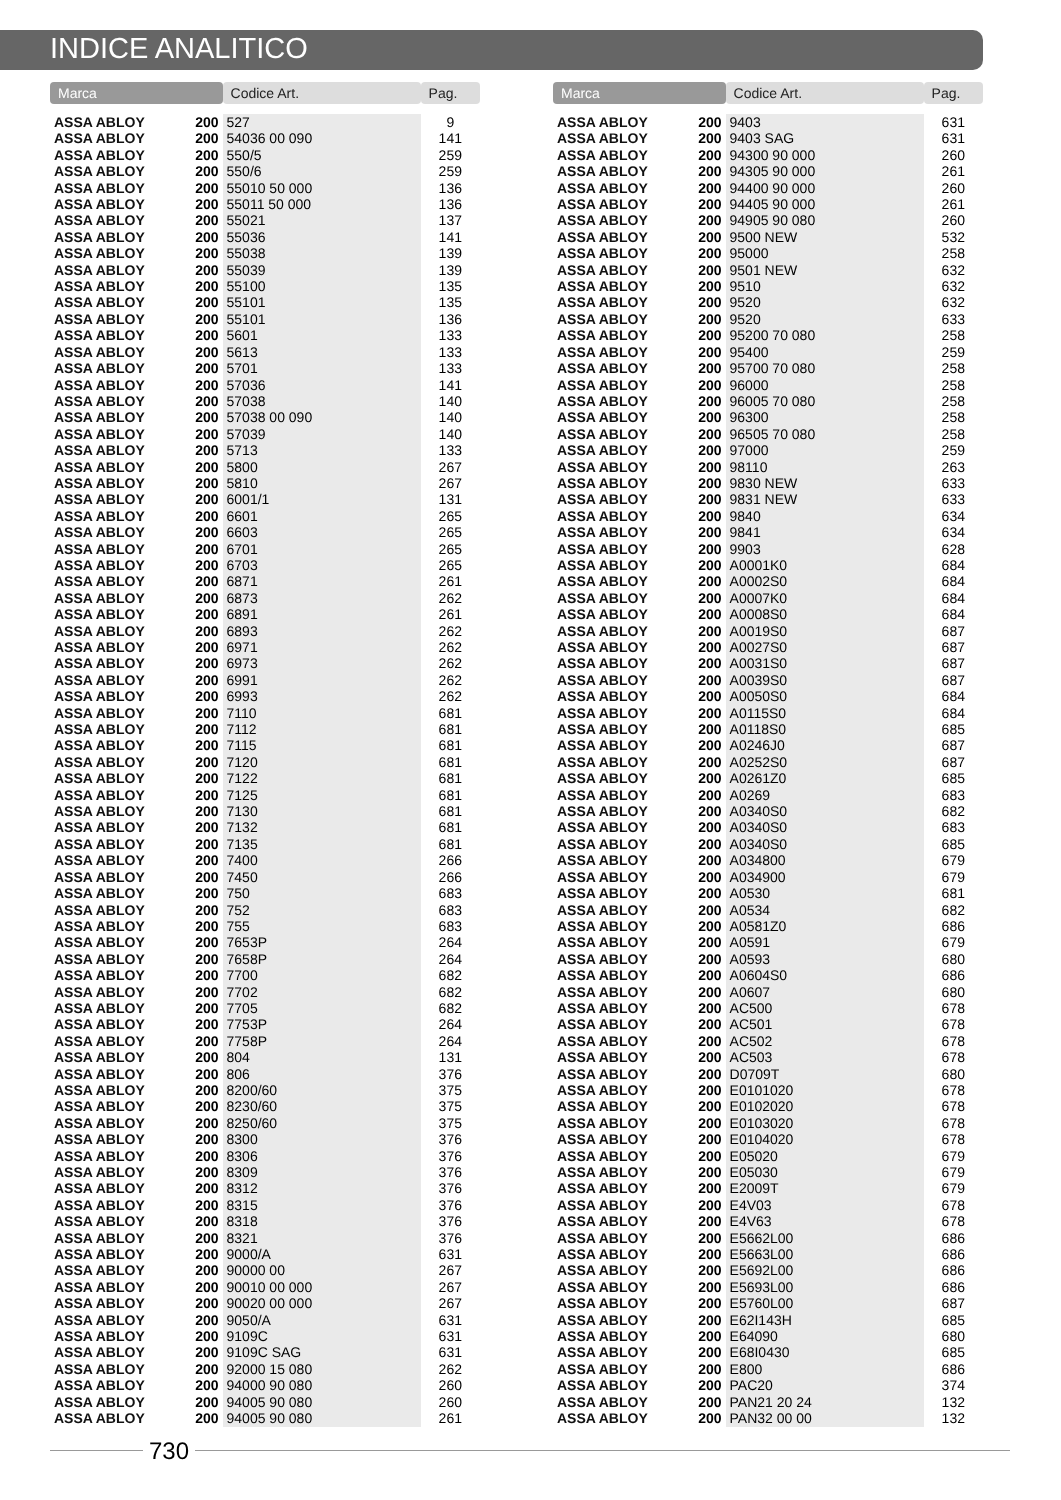INDICE ANALITICO
| Marca | | Codice Art. | Pag. |
| --- | --- | --- | --- |
| ASSA ABLOY | 200 | 527 | 9 |
| ASSA ABLOY | 200 | 54036 00 090 | 141 |
| ASSA ABLOY | 200 | 550/5 | 259 |
| ASSA ABLOY | 200 | 550/6 | 259 |
| ASSA ABLOY | 200 | 55010 50 000 | 136 |
| ASSA ABLOY | 200 | 55011 50 000 | 136 |
| ASSA ABLOY | 200 | 55021 | 137 |
| ASSA ABLOY | 200 | 55036 | 141 |
| ASSA ABLOY | 200 | 55038 | 139 |
| ASSA ABLOY | 200 | 55039 | 139 |
| ASSA ABLOY | 200 | 55100 | 135 |
| ASSA ABLOY | 200 | 55101 | 135 |
| ASSA ABLOY | 200 | 55101 | 136 |
| ASSA ABLOY | 200 | 5601 | 133 |
| ASSA ABLOY | 200 | 5613 | 133 |
| ASSA ABLOY | 200 | 5701 | 133 |
| ASSA ABLOY | 200 | 57036 | 141 |
| ASSA ABLOY | 200 | 57038 | 140 |
| ASSA ABLOY | 200 | 57038 00 090 | 140 |
| ASSA ABLOY | 200 | 57039 | 140 |
| ASSA ABLOY | 200 | 5713 | 133 |
| ASSA ABLOY | 200 | 5800 | 267 |
| ASSA ABLOY | 200 | 5810 | 267 |
| ASSA ABLOY | 200 | 6001/1 | 131 |
| ASSA ABLOY | 200 | 6601 | 265 |
| ASSA ABLOY | 200 | 6603 | 265 |
| ASSA ABLOY | 200 | 6701 | 265 |
| ASSA ABLOY | 200 | 6703 | 265 |
| ASSA ABLOY | 200 | 6871 | 261 |
| ASSA ABLOY | 200 | 6873 | 262 |
| ASSA ABLOY | 200 | 6891 | 261 |
| ASSA ABLOY | 200 | 6893 | 262 |
| ASSA ABLOY | 200 | 6971 | 262 |
| ASSA ABLOY | 200 | 6973 | 262 |
| ASSA ABLOY | 200 | 6991 | 262 |
| ASSA ABLOY | 200 | 6993 | 262 |
| ASSA ABLOY | 200 | 7110 | 681 |
| ASSA ABLOY | 200 | 7112 | 681 |
| ASSA ABLOY | 200 | 7115 | 681 |
| ASSA ABLOY | 200 | 7120 | 681 |
| ASSA ABLOY | 200 | 7122 | 681 |
| ASSA ABLOY | 200 | 7125 | 681 |
| ASSA ABLOY | 200 | 7130 | 681 |
| ASSA ABLOY | 200 | 7132 | 681 |
| ASSA ABLOY | 200 | 7135 | 681 |
| ASSA ABLOY | 200 | 7400 | 266 |
| ASSA ABLOY | 200 | 7450 | 266 |
| ASSA ABLOY | 200 | 750 | 683 |
| ASSA ABLOY | 200 | 752 | 683 |
| ASSA ABLOY | 200 | 755 | 683 |
| ASSA ABLOY | 200 | 7653P | 264 |
| ASSA ABLOY | 200 | 7658P | 264 |
| ASSA ABLOY | 200 | 7700 | 682 |
| ASSA ABLOY | 200 | 7702 | 682 |
| ASSA ABLOY | 200 | 7705 | 682 |
| ASSA ABLOY | 200 | 7753P | 264 |
| ASSA ABLOY | 200 | 7758P | 264 |
| ASSA ABLOY | 200 | 804 | 131 |
| ASSA ABLOY | 200 | 806 | 376 |
| ASSA ABLOY | 200 | 8200/60 | 375 |
| ASSA ABLOY | 200 | 8230/60 | 375 |
| ASSA ABLOY | 200 | 8250/60 | 375 |
| ASSA ABLOY | 200 | 8300 | 376 |
| ASSA ABLOY | 200 | 8306 | 376 |
| ASSA ABLOY | 200 | 8309 | 376 |
| ASSA ABLOY | 200 | 8312 | 376 |
| ASSA ABLOY | 200 | 8315 | 376 |
| ASSA ABLOY | 200 | 8318 | 376 |
| ASSA ABLOY | 200 | 8321 | 376 |
| ASSA ABLOY | 200 | 9000/A | 631 |
| ASSA ABLOY | 200 | 90000 00 | 267 |
| ASSA ABLOY | 200 | 90010 00 000 | 267 |
| ASSA ABLOY | 200 | 90020 00 000 | 267 |
| ASSA ABLOY | 200 | 9050/A | 631 |
| ASSA ABLOY | 200 | 9109C | 631 |
| ASSA ABLOY | 200 | 9109C SAG | 631 |
| ASSA ABLOY | 200 | 92000 15 080 | 262 |
| ASSA ABLOY | 200 | 94000 90 080 | 260 |
| ASSA ABLOY | 200 | 94005 90 080 | 260 |
| ASSA ABLOY | 200 | 94005 90 080 | 261 |
| Marca | | Codice Art. | Pag. |
| --- | --- | --- | --- |
| ASSA ABLOY | 200 | 9403 | 631 |
| ASSA ABLOY | 200 | 9403 SAG | 631 |
| ASSA ABLOY | 200 | 94300 90 000 | 260 |
| ASSA ABLOY | 200 | 94305 90 000 | 261 |
| ASSA ABLOY | 200 | 94400 90 000 | 260 |
| ASSA ABLOY | 200 | 94405 90 000 | 261 |
| ASSA ABLOY | 200 | 94905 90 080 | 260 |
| ASSA ABLOY | 200 | 9500 NEW | 532 |
| ASSA ABLOY | 200 | 95000 | 258 |
| ASSA ABLOY | 200 | 9501 NEW | 632 |
| ASSA ABLOY | 200 | 9510 | 632 |
| ASSA ABLOY | 200 | 9520 | 632 |
| ASSA ABLOY | 200 | 9520 | 633 |
| ASSA ABLOY | 200 | 95200 70 080 | 258 |
| ASSA ABLOY | 200 | 95400 | 259 |
| ASSA ABLOY | 200 | 95700 70 080 | 258 |
| ASSA ABLOY | 200 | 96000 | 258 |
| ASSA ABLOY | 200 | 96005 70 080 | 258 |
| ASSA ABLOY | 200 | 96300 | 258 |
| ASSA ABLOY | 200 | 96505 70 080 | 258 |
| ASSA ABLOY | 200 | 97000 | 259 |
| ASSA ABLOY | 200 | 98110 | 263 |
| ASSA ABLOY | 200 | 9830 NEW | 633 |
| ASSA ABLOY | 200 | 9831 NEW | 633 |
| ASSA ABLOY | 200 | 9840 | 634 |
| ASSA ABLOY | 200 | 9841 | 634 |
| ASSA ABLOY | 200 | 9903 | 628 |
| ASSA ABLOY | 200 | A0001K0 | 684 |
| ASSA ABLOY | 200 | A0002S0 | 684 |
| ASSA ABLOY | 200 | A0007K0 | 684 |
| ASSA ABLOY | 200 | A0008S0 | 684 |
| ASSA ABLOY | 200 | A0019S0 | 687 |
| ASSA ABLOY | 200 | A0027S0 | 687 |
| ASSA ABLOY | 200 | A0031S0 | 687 |
| ASSA ABLOY | 200 | A0039S0 | 687 |
| ASSA ABLOY | 200 | A0050S0 | 684 |
| ASSA ABLOY | 200 | A0115S0 | 684 |
| ASSA ABLOY | 200 | A0118S0 | 685 |
| ASSA ABLOY | 200 | A0246J0 | 687 |
| ASSA ABLOY | 200 | A0252S0 | 687 |
| ASSA ABLOY | 200 | A0261Z0 | 685 |
| ASSA ABLOY | 200 | A0269 | 683 |
| ASSA ABLOY | 200 | A0340S0 | 682 |
| ASSA ABLOY | 200 | A0340S0 | 683 |
| ASSA ABLOY | 200 | A0340S0 | 685 |
| ASSA ABLOY | 200 | A034800 | 679 |
| ASSA ABLOY | 200 | A034900 | 679 |
| ASSA ABLOY | 200 | A0530 | 681 |
| ASSA ABLOY | 200 | A0534 | 682 |
| ASSA ABLOY | 200 | A0581Z0 | 686 |
| ASSA ABLOY | 200 | A0591 | 679 |
| ASSA ABLOY | 200 | A0593 | 680 |
| ASSA ABLOY | 200 | A0604S0 | 686 |
| ASSA ABLOY | 200 | A0607 | 680 |
| ASSA ABLOY | 200 | AC500 | 678 |
| ASSA ABLOY | 200 | AC501 | 678 |
| ASSA ABLOY | 200 | AC502 | 678 |
| ASSA ABLOY | 200 | AC503 | 678 |
| ASSA ABLOY | 200 | D0709T | 680 |
| ASSA ABLOY | 200 | E0101020 | 678 |
| ASSA ABLOY | 200 | E0102020 | 678 |
| ASSA ABLOY | 200 | E0103020 | 678 |
| ASSA ABLOY | 200 | E0104020 | 678 |
| ASSA ABLOY | 200 | E05020 | 679 |
| ASSA ABLOY | 200 | E05030 | 679 |
| ASSA ABLOY | 200 | E2009T | 679 |
| ASSA ABLOY | 200 | E4V03 | 678 |
| ASSA ABLOY | 200 | E4V63 | 678 |
| ASSA ABLOY | 200 | E5662L00 | 686 |
| ASSA ABLOY | 200 | E5663L00 | 686 |
| ASSA ABLOY | 200 | E5692L00 | 686 |
| ASSA ABLOY | 200 | E5693L00 | 686 |
| ASSA ABLOY | 200 | E5760L00 | 687 |
| ASSA ABLOY | 200 | E62I143H | 685 |
| ASSA ABLOY | 200 | E64090 | 680 |
| ASSA ABLOY | 200 | E68I0430 | 685 |
| ASSA ABLOY | 200 | E800 | 686 |
| ASSA ABLOY | 200 | PAC20 | 374 |
| ASSA ABLOY | 200 | PAN21 20 24 | 132 |
| ASSA ABLOY | 200 | PAN32 00 00 | 132 |
730